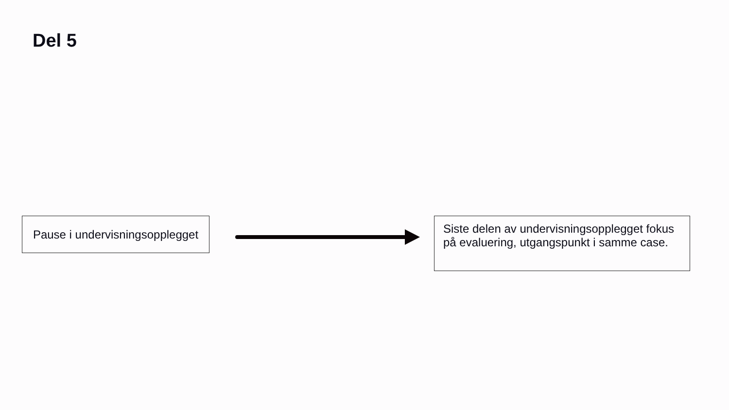Del 5
Pause i undervisningsopplegget
Siste delen av undervisningsopplegget fokus på evaluering, utgangspunkt i samme case.